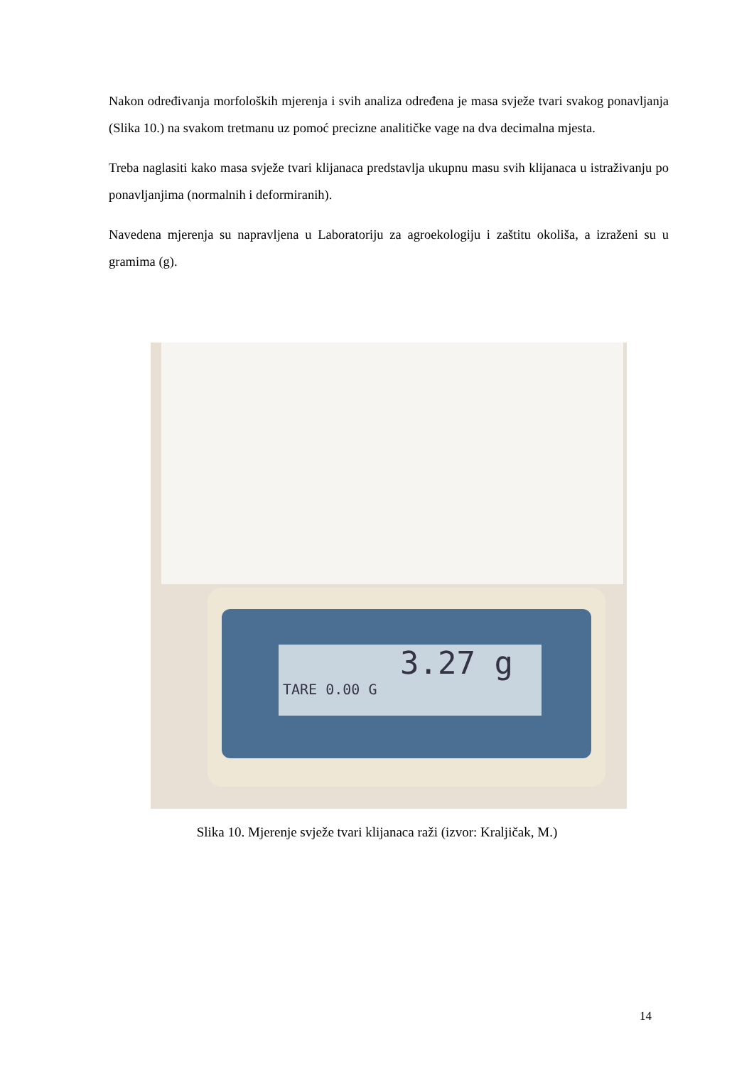Nakon određivanja morfoloških mjerenja i svih analiza određena je masa svježe tvari svakog ponavljanja (Slika 10.) na svakom tretmanu uz pomoć precizne analitičke vage na dva decimalna mjesta.
Treba naglasiti kako masa svježe tvari klijanaca predstavlja ukupnu masu svih klijanaca u istraživanju po ponavljanjima (normalnih i deformiranih).
Navedena mjerenja su napravljena u Laboratoriju za agroekologiju i zaštitu okoliša, a izraženi su u gramima (g).
3.27 g
TARE 0.00 G
Slika 10. Mjerenje svježe tvari klijanaca raži (izvor: Kraljičak, M.)
14